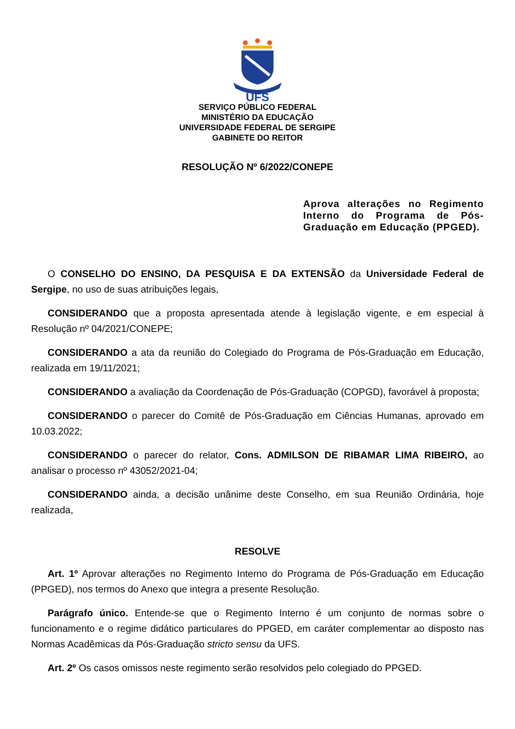UFS
SERVIÇO PÚBLICO FEDERAL
MINISTÉRIO DA EDUCAÇÃO
UNIVERSIDADE FEDERAL DE SERGIPE
GABINETE DO REITOR
RESOLUÇÃO Nº 6/2022/CONEPE
Aprova alterações no Regimento Interno do Programa de Pós-Graduação em Educação (PPGED).
O CONSELHO DO ENSINO, DA PESQUISA E DA EXTENSÃO da Universidade Federal de Sergipe, no uso de suas atribuições legais,
CONSIDERANDO que a proposta apresentada atende à legislação vigente, e em especial à Resolução nº 04/2021/CONEPE;
CONSIDERANDO a ata da reunião do Colegiado do Programa de Pós-Graduação em Educação, realizada em 19/11/2021;
CONSIDERANDO a avaliação da Coordenação de Pós-Graduação (COPGD), favorável à proposta;
CONSIDERANDO o parecer do Comitê de Pós-Graduação em Ciências Humanas, aprovado em 10.03.2022;
CONSIDERANDO o parecer do relator, Cons. ADMILSON DE RIBAMAR LIMA RIBEIRO, ao analisar o processo nº 43052/2021-04;
CONSIDERANDO ainda, a decisão unânime deste Conselho, em sua Reunião Ordinária, hoje realizada,
RESOLVE
Art. 1º Aprovar alterações no Regimento Interno do Programa de Pós-Graduação em Educação (PPGED), nos termos do Anexo que integra a presente Resolução.
Parágrafo único. Entende-se que o Regimento Interno é um conjunto de normas sobre o funcionamento e o regime didático particulares do PPGED, em caráter complementar ao disposto nas Normas Acadêmicas da Pós-Graduação stricto sensu da UFS.
Art. 2º Os casos omissos neste regimento serão resolvidos pelo colegiado do PPGED.